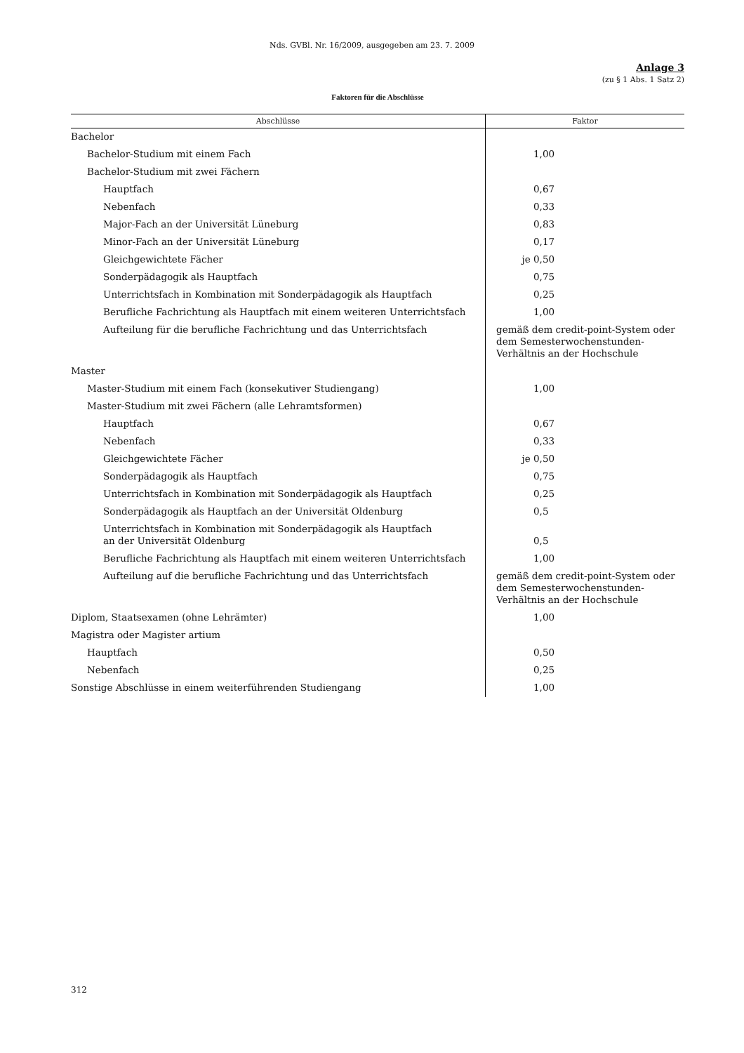Nds. GVBl. Nr. 16/2009, ausgegeben am 23. 7. 2009
Anlage 3
(zu § 1 Abs. 1 Satz 2)
Faktoren für die Abschlüsse
| Abschlüsse | Faktor |
| --- | --- |
| Bachelor | |
| Bachelor-Studium mit einem Fach | 1,00 |
| Bachelor-Studium mit zwei Fächern | |
| Hauptfach | 0,67 |
| Nebenfach | 0,33 |
| Major-Fach an der Universität Lüneburg | 0,83 |
| Minor-Fach an der Universität Lüneburg | 0,17 |
| Gleichgewichtete Fächer | je 0,50 |
| Sonderpädagogik als Hauptfach | 0,75 |
| Unterrichtsfach in Kombination mit Sonderpädagogik als Hauptfach | 0,25 |
| Berufliche Fachrichtung als Hauptfach mit einem weiteren Unterrichtsfach | 1,00 |
| Aufteilung für die berufliche Fachrichtung und das Unterrichtsfach | gemäß dem credit-point-System oder dem Semesterwochenstunden-Verhältnis an der Hochschule |
| Master | |
| Master-Studium mit einem Fach (konsekutiver Studiengang) | 1,00 |
| Master-Studium mit zwei Fächern (alle Lehramtsformen) | |
| Hauptfach | 0,67 |
| Nebenfach | 0,33 |
| Gleichgewichtete Fächer | je 0,50 |
| Sonderpädagogik als Hauptfach | 0,75 |
| Unterrichtsfach in Kombination mit Sonderpädagogik als Hauptfach | 0,25 |
| Sonderpädagogik als Hauptfach an der Universität Oldenburg | 0,5 |
| Unterrichtsfach in Kombination mit Sonderpädagogik als Hauptfach an der Universität Oldenburg | 0,5 |
| Berufliche Fachrichtung als Hauptfach mit einem weiteren Unterrichtsfach | 1,00 |
| Aufteilung auf die berufliche Fachrichtung und das Unterrichtsfach | gemäß dem credit-point-System oder dem Semesterwochenstunden-Verhältnis an der Hochschule |
| Diplom, Staatsexamen (ohne Lehrämter) | 1,00 |
| Magistra oder Magister artium | |
| Hauptfach | 0,50 |
| Nebenfach | 0,25 |
| Sonstige Abschlüsse in einem weiterführenden Studiengang | 1,00 |
312